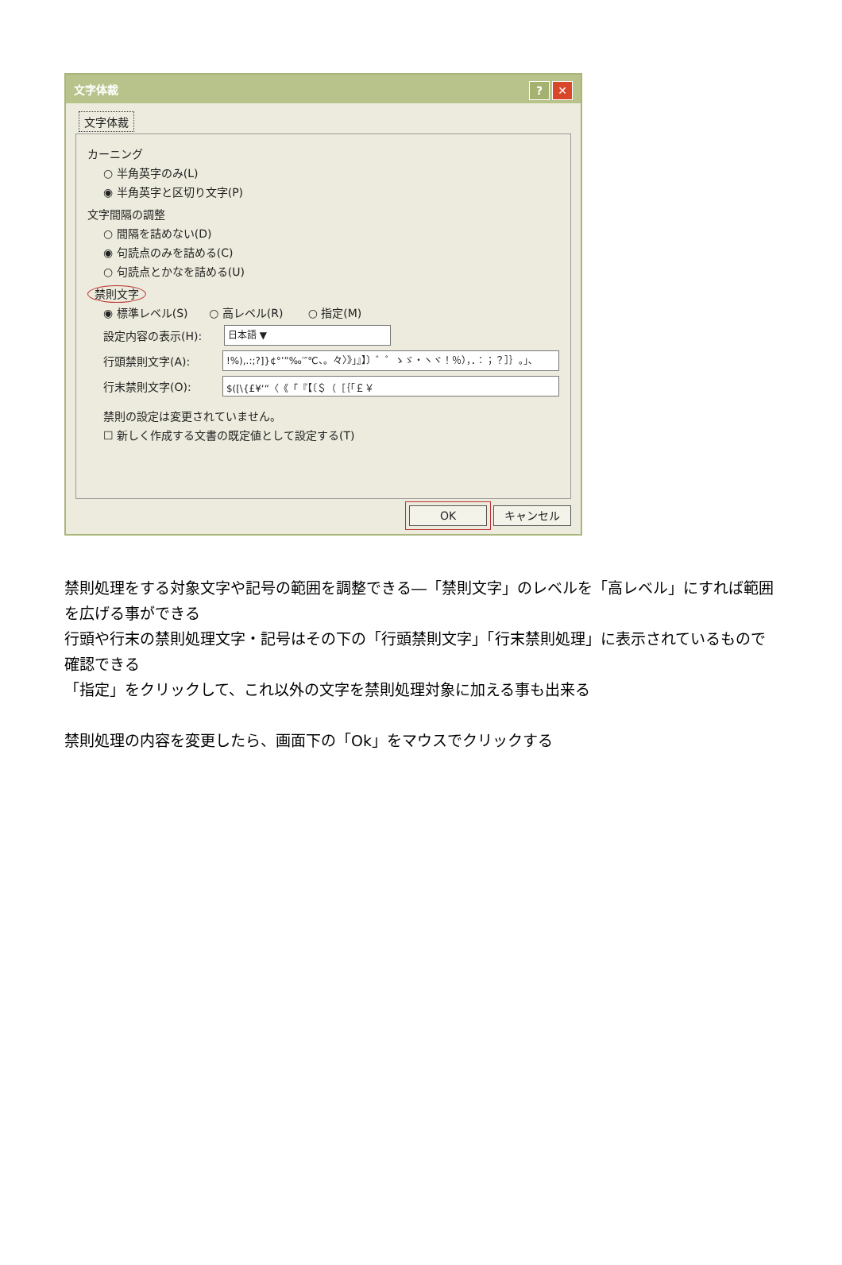文字体裁? ✕
文字体裁
カーニング
○ 半角英字のみ(L)
◉ 半角英字と区切り文字(P)
文字間隔の調整
○ 間隔を詰めない(D)
◉ 句読点のみを詰める(C)
○ 句読点とかなを詰める(U)
禁則文字
◉ 標準レベル(S) ○ 高レベル(R) ○ 指定(M)
設定内容の表示(H): 日本語 ▼
行頭禁則文字(A):!%),.:;?]}¢°’”‰′″℃、。々〉》」』】〕゛゜ゝゞ・ヽヾ！％），．：；？］｝｡｣､
行末禁則文字(O): $([\{£¥‘“〈《「『【〔＄（［｛｢￡￥
禁則の設定は変更されていません。
☐ 新しく作成する文書の既定値として設定する(T)
OK キャンセル
禁則処理をする対象文字や記号の範囲を調整できる―「禁則文字」のレベルを「高レベル」にすれば範囲を広げる事ができる
行頭や行末の禁則処理文字・記号はその下の「行頭禁則文字」「行末禁則処理」に表示されているもので確認できる
「指定」をクリックして、これ以外の文字を禁則処理対象に加える事も出来る
禁則処理の内容を変更したら、画面下の「Ok」をマウスでクリックする